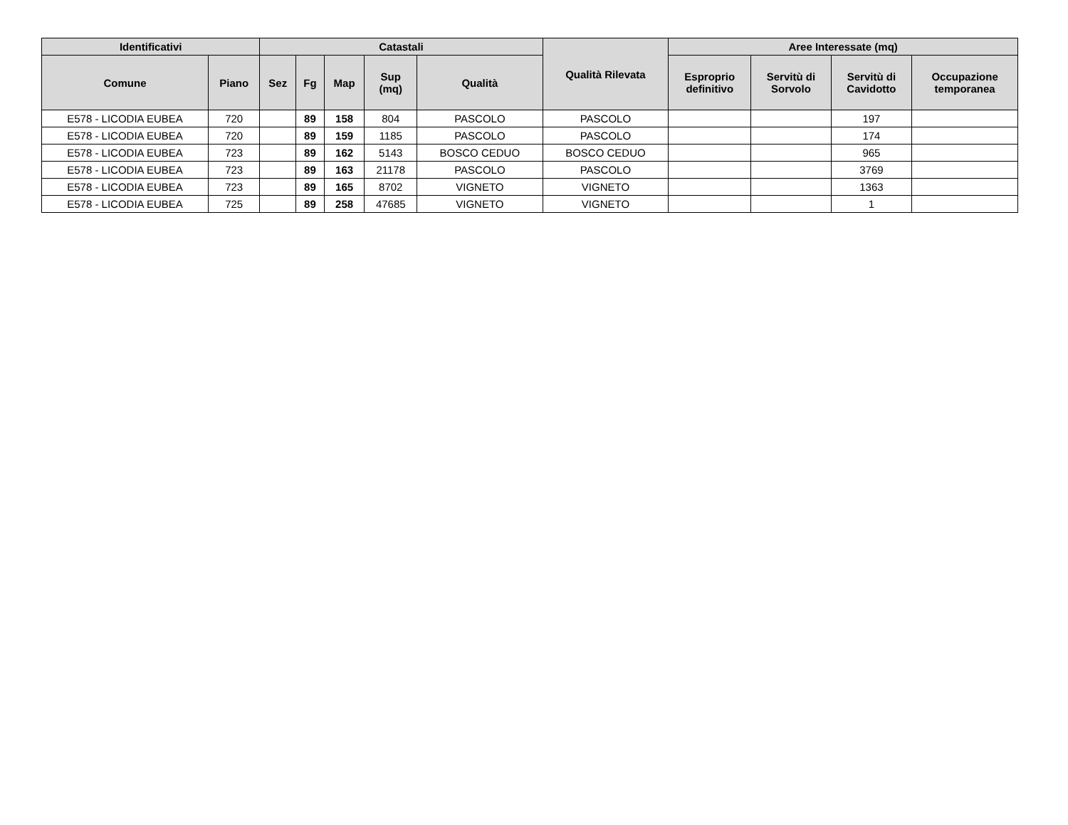| Identificativi | | Catastali | | | | | Qualità Rilevata | Aree Interessate (mq) | | | |
| --- | --- | --- | --- | --- | --- | --- | --- | --- | --- | --- | --- |
| Comune | Piano | Sez | Fg | Map | Sup (mq) | Qualità | | Esproprio definitivo | Servitù di Sorvolo | Servitù di Cavidotto | Occupazione temporanea |
| E578 - LICODIA EUBEA | 720 | | 89 | 158 | 804 | PASCOLO | PASCOLO | | | 197 | |
| E578 - LICODIA EUBEA | 720 | | 89 | 159 | 1185 | PASCOLO | PASCOLO | | | 174 | |
| E578 - LICODIA EUBEA | 723 | | 89 | 162 | 5143 | BOSCO CEDUO | BOSCO CEDUO | | | 965 | |
| E578 - LICODIA EUBEA | 723 | | 89 | 163 | 21178 | PASCOLO | PASCOLO | | | 3769 | |
| E578 - LICODIA EUBEA | 723 | | 89 | 165 | 8702 | VIGNETO | VIGNETO | | | 1363 | |
| E578 - LICODIA EUBEA | 725 | | 89 | 258 | 47685 | VIGNETO | VIGNETO | | | 1 | |